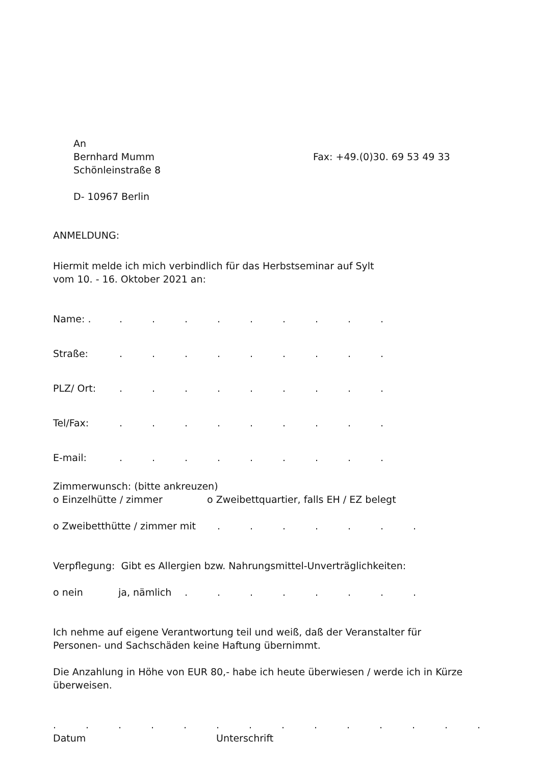An
Bernhard Mumm
Schönleinstraße 8
D- 10967 Berlin
Fax: +49.(0)30. 69 53 49 33
ANMELDUNG:
Hiermit melde ich mich verbindlich für das Herbstseminar auf Sylt
vom 10. - 16. Oktober 2021 an:
Name: . .........
Straße: .........
PLZ/ Ort: .........
Tel/Fax: .........
E-mail: .........
Zimmerwunsch: (bitte ankreuzen)
o Einzelhütte / zimmer o Zweibettquartier, falls EH / EZ belegt
o Zweibetthütte / zimmer mit .......
Verpflegung: Gibt es Allergien bzw. Nahrungsmittel-Unverträglichkeiten:
o nein ja, nämlich ........
Ich nehme auf eigene Verantwortung teil und weiß, daß der Veranstalter für
Personen- und Sachschäden keine Haftung übernimmt.
Die Anzahlung in Höhe von EUR 80,- habe ich heute überwiesen / werde ich in Kürze
überweisen.
..............
Datum Unterschrift